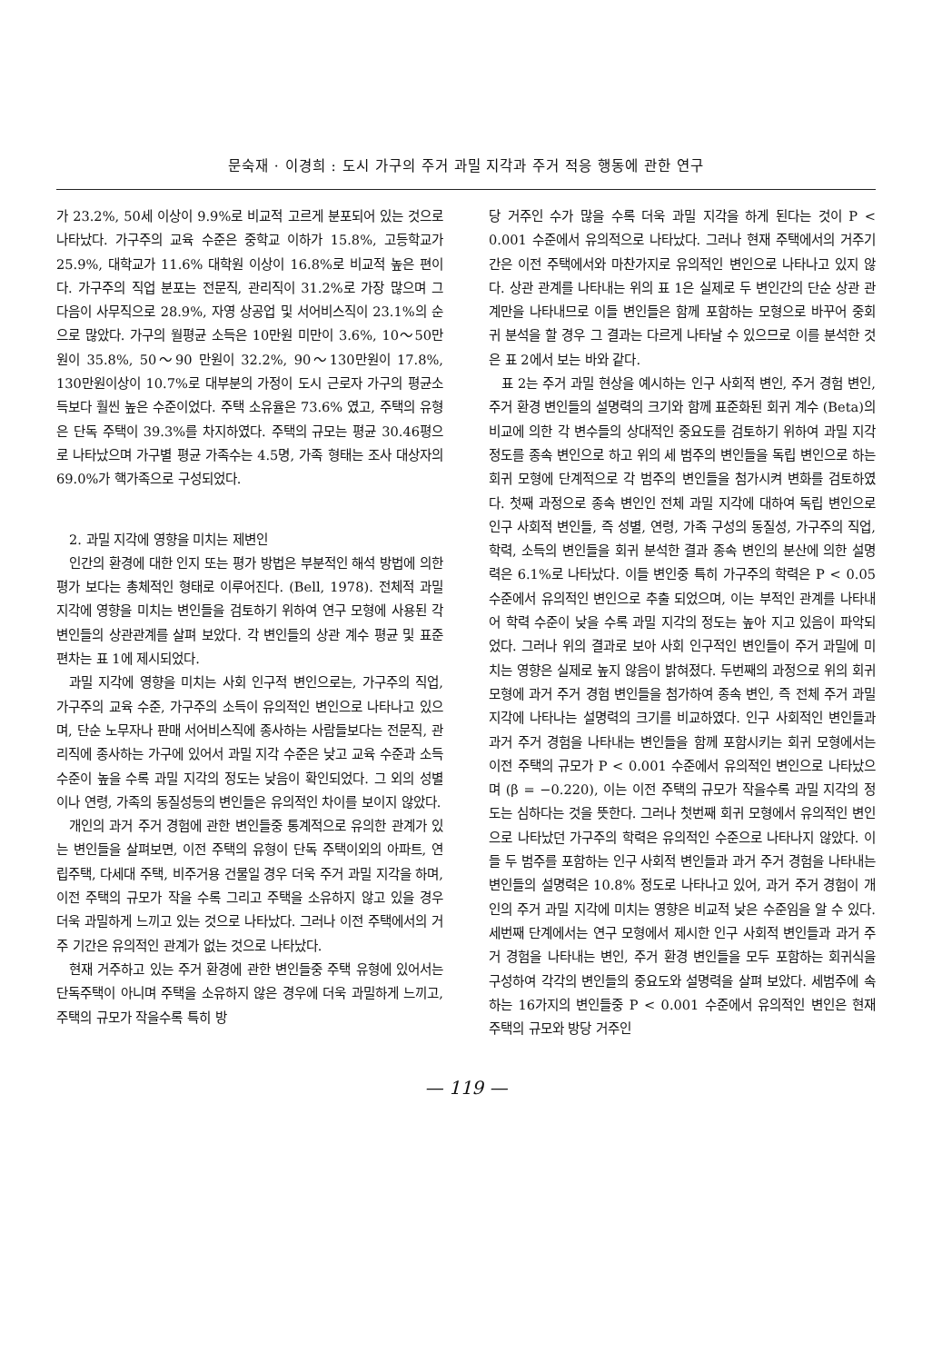문숙재 · 이경희 : 도시 가구의 주거 과밀 지각과 주거 적응 행동에 관한 연구
가 23.2%, 50세 이상이 9.9%로 비교적 고르게 분포되어 있는 것으로 나타났다. 가구주의 교육 수준은 중학교 이하가 15.8%, 고등학교가 25.9%, 대학교가 11.6% 대학원 이상이 16.8%로 비교적 높은 편이다. 가구주의 직업 분포는 전문직, 관리직이 31.2%로 가장 많으며 그 다음이 사무직으로 28.9%, 자영 상공업 및 서어비스직이 23.1%의 순으로 많았다. 가구의 월평균 소득은 10만원 미만이 3.6%, 10～50만원이 35.8%, 50～90 만원이 32.2%, 90～130만원이 17.8%, 130만원이상이 10.7%로 대부분의 가정이 도시 근로자 가구의 평균소득보다 훨씬 높은 수준이었다. 주택 소유율은 73.6% 였고, 주택의 유형은 단독 주택이 39.3%를 차지하였다. 주택의 규모는 평균 30.46평으로 나타났으며 가구별 평균 가족수는 4.5명, 가족 형태는 조사 대상자의 69.0%가 핵가족으로 구성되었다.
2. 과밀 지각에 영향을 미치는 제변인
인간의 환경에 대한 인지 또는 평가 방법은 부분적인 해석 방법에 의한 평가 보다는 총체적인 형태로 이루어진다. (Bell, 1978). 전체적 과밀 지각에 영향을 미치는 변인들을 검토하기 위하여 연구 모형에 사용된 각 변인들의 상관관계를 살펴 보았다. 각 변인들의 상관 계수 평균 및 표준편차는 표 1에 제시되었다.
과밀 지각에 영향을 미치는 사회 인구적 변인으로는, 가구주의 직업, 가구주의 교육 수준, 가구주의 소득이 유의적인 변인으로 나타나고 있으며, 단순 노무자나 판매 서어비스직에 종사하는 사람들보다는 전문직, 관리직에 종사하는 가구에 있어서 과밀 지각 수준은 낮고 교육 수준과 소득 수준이 높을 수록 과밀 지각의 정도는 낮음이 확인되었다. 그 외의 성별이나 연령, 가족의 동질성등의 변인들은 유의적인 차이를 보이지 않았다.
개인의 과거 주거 경험에 관한 변인들중 통계적으로 유의한 관계가 있는 변인들을 살펴보면, 이전 주택의 유형이 단독 주택이외의 아파트, 연립주택, 다세대 주택, 비주거용 건물일 경우 더욱 주거 과밀 지각을 하며, 이전 주택의 규모가 작을 수록 그리고 주택을 소유하지 않고 있을 경우 더욱 과밀하게 느끼고 있는 것으로 나타났다. 그러나 이전 주택에서의 거주 기간은 유의적인 관계가 없는 것으로 나타났다.
현재 거주하고 있는 주거 환경에 관한 변인들중 주택 유형에 있어서는 단독주택이 아니며 주택을 소유하지 않은 경우에 더욱 과밀하게 느끼고, 주택의 규모가 작을수록 특히 방
당 거주인 수가 많을 수록 더욱 과밀 지각을 하게 된다는 것이 P < 0.001 수준에서 유의적으로 나타났다. 그러나 현재 주택에서의 거주기간은 이전 주택에서와 마찬가지로 유의적인 변인으로 나타나고 있지 않다. 상관 관계를 나타내는 위의 표 1은 실제로 두 변인간의 단순 상관 관계만을 나타내므로 이들 변인들은 함께 포함하는 모형으로 바꾸어 중회귀 분석을 할 경우 그 결과는 다르게 나타날 수 있으므로 이를 분석한 것은 표 2에서 보는 바와 같다.
표 2는 주거 과밀 현상을 예시하는 인구 사회적 변인, 주거 경험 변인, 주거 환경 변인들의 설명력의 크기와 함께 표준화된 회귀 계수 (Beta)의 비교에 의한 각 변수들의 상대적인 중요도를 검토하기 위하여 과밀 지각 정도를 종속 변인으로 하고 위의 세 범주의 변인들을 독립 변인으로 하는 회귀 모형에 단계적으로 각 범주의 변인들을 첨가시켜 변화를 검토하였다. 첫째 과정으로 종속 변인인 전체 과밀 지각에 대하여 독립 변인으로 인구 사회적 변인들, 즉 성별, 연령, 가족 구성의 동질성, 가구주의 직업, 학력, 소득의 변인들을 회귀 분석한 결과 종속 변인의 분산에 의한 설명력은 6.1%로 나타났다. 이들 변인중 특히 가구주의 학력은 P < 0.05 수준에서 유의적인 변인으로 추출 되었으며, 이는 부적인 관계를 나타내어 학력 수준이 낮을 수록 과밀 지각의 정도는 높아 지고 있음이 파악되었다. 그러나 위의 결과로 보아 사회 인구적인 변인들이 주거 과밀에 미치는 영향은 실제로 높지 않음이 밝혀졌다. 두번째의 과정으로 위의 회귀 모형에 과거 주거 경험 변인들을 첨가하여 종속 변인, 즉 전체 주거 과밀 지각에 나타나는 설명력의 크기를 비교하였다. 인구 사회적인 변인들과 과거 주거 경험을 나타내는 변인들을 함께 포함시키는 회귀 모형에서는 이전 주택의 규모가 P < 0.001 수준에서 유의적인 변인으로 나타났으며 (β = −0.220), 이는 이전 주택의 규모가 작을수록 과밀 지각의 정도는 심하다는 것을 뜻한다. 그러나 첫번째 회귀 모형에서 유의적인 변인으로 나타났던 가구주의 학력은 유의적인 수준으로 나타나지 않았다. 이들 두 범주를 포함하는 인구 사회적 변인들과 과거 주거 경험을 나타내는 변인들의 설명력은 10.8% 정도로 나타나고 있어, 과거 주거 경험이 개인의 주거 과밀 지각에 미치는 영향은 비교적 낮은 수준임을 알 수 있다. 세번째 단계에서는 연구 모형에서 제시한 인구 사회적 변인들과 과거 주거 경험을 나타내는 변인, 주거 환경 변인들을 모두 포함하는 회귀식을 구성하여 각각의 변인들의 중요도와 설명력을 살펴 보았다. 세범주에 속하는 16가지의 변인들중 P < 0.001 수준에서 유의적인 변인은 현재 주택의 규모와 방당 거주인
— 119 —